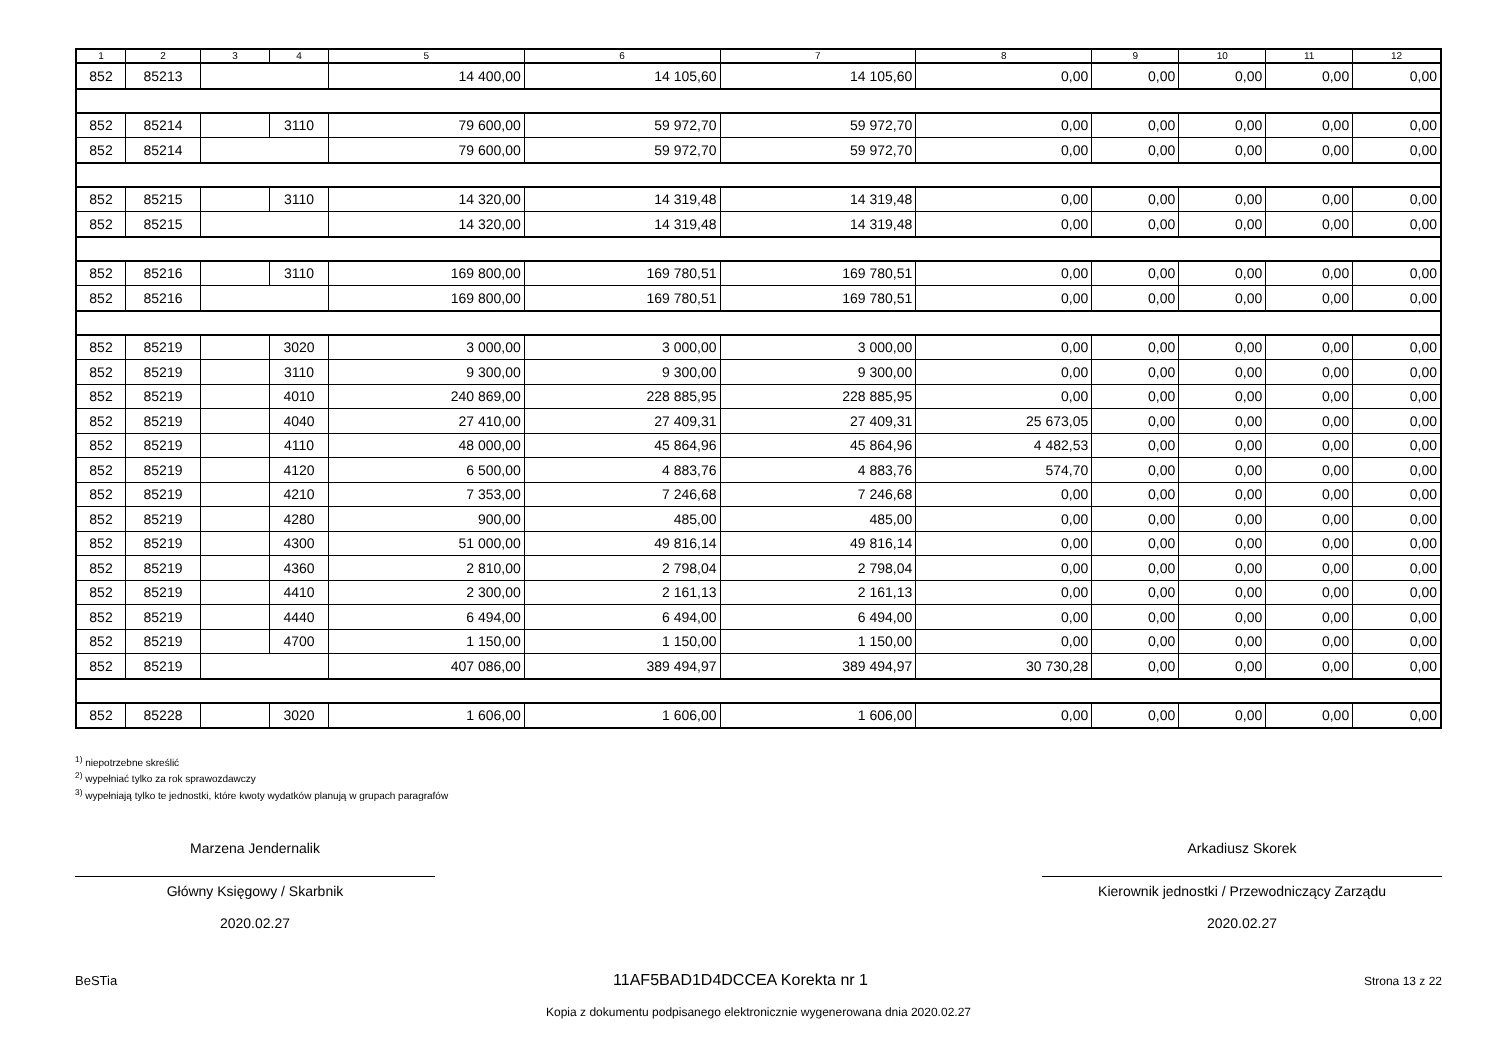| 1 | 2 | 3 | 4 | 5 | 6 | 7 | 8 | 9 | 10 | 11 | 12 |
| --- | --- | --- | --- | --- | --- | --- | --- | --- | --- | --- | --- |
| 852 | 85213 | | | 14 400,00 | 14 105,60 | 14 105,60 | 0,00 | 0,00 | 0,00 | 0,00 | 0,00 |
| 852 | 85214 | | 3110 | 79 600,00 | 59 972,70 | 59 972,70 | 0,00 | 0,00 | 0,00 | 0,00 | 0,00 |
| 852 | 85214 | | | 79 600,00 | 59 972,70 | 59 972,70 | 0,00 | 0,00 | 0,00 | 0,00 | 0,00 |
| 852 | 85215 | | 3110 | 14 320,00 | 14 319,48 | 14 319,48 | 0,00 | 0,00 | 0,00 | 0,00 | 0,00 |
| 852 | 85215 | | | 14 320,00 | 14 319,48 | 14 319,48 | 0,00 | 0,00 | 0,00 | 0,00 | 0,00 |
| 852 | 85216 | | 3110 | 169 800,00 | 169 780,51 | 169 780,51 | 0,00 | 0,00 | 0,00 | 0,00 | 0,00 |
| 852 | 85216 | | | 169 800,00 | 169 780,51 | 169 780,51 | 0,00 | 0,00 | 0,00 | 0,00 | 0,00 |
| 852 | 85219 | | 3020 | 3 000,00 | 3 000,00 | 3 000,00 | 0,00 | 0,00 | 0,00 | 0,00 | 0,00 |
| 852 | 85219 | | 3110 | 9 300,00 | 9 300,00 | 9 300,00 | 0,00 | 0,00 | 0,00 | 0,00 | 0,00 |
| 852 | 85219 | | 4010 | 240 869,00 | 228 885,95 | 228 885,95 | 0,00 | 0,00 | 0,00 | 0,00 | 0,00 |
| 852 | 85219 | | 4040 | 27 410,00 | 27 409,31 | 27 409,31 | 25 673,05 | 0,00 | 0,00 | 0,00 | 0,00 |
| 852 | 85219 | | 4110 | 48 000,00 | 45 864,96 | 45 864,96 | 4 482,53 | 0,00 | 0,00 | 0,00 | 0,00 |
| 852 | 85219 | | 4120 | 6 500,00 | 4 883,76 | 4 883,76 | 574,70 | 0,00 | 0,00 | 0,00 | 0,00 |
| 852 | 85219 | | 4210 | 7 353,00 | 7 246,68 | 7 246,68 | 0,00 | 0,00 | 0,00 | 0,00 | 0,00 |
| 852 | 85219 | | 4280 | 900,00 | 485,00 | 485,00 | 0,00 | 0,00 | 0,00 | 0,00 | 0,00 |
| 852 | 85219 | | 4300 | 51 000,00 | 49 816,14 | 49 816,14 | 0,00 | 0,00 | 0,00 | 0,00 | 0,00 |
| 852 | 85219 | | 4360 | 2 810,00 | 2 798,04 | 2 798,04 | 0,00 | 0,00 | 0,00 | 0,00 | 0,00 |
| 852 | 85219 | | 4410 | 2 300,00 | 2 161,13 | 2 161,13 | 0,00 | 0,00 | 0,00 | 0,00 | 0,00 |
| 852 | 85219 | | 4440 | 6 494,00 | 6 494,00 | 6 494,00 | 0,00 | 0,00 | 0,00 | 0,00 | 0,00 |
| 852 | 85219 | | 4700 | 1 150,00 | 1 150,00 | 1 150,00 | 0,00 | 0,00 | 0,00 | 0,00 | 0,00 |
| 852 | 85219 | | | 407 086,00 | 389 494,97 | 389 494,97 | 30 730,28 | 0,00 | 0,00 | 0,00 | 0,00 |
| 852 | 85228 | | 3020 | 1 606,00 | 1 606,00 | 1 606,00 | 0,00 | 0,00 | 0,00 | 0,00 | 0,00 |
<sup>1)</sup> niepotrzebne skreślić
<sup>2)</sup> wypełniać tylko za rok sprawozdawczy
<sup>3)</sup> wypełniają tylko te jednostki, które kwoty wydatków planują w grupach paragrafów
Marzena Jendernalik
Główny Księgowy / Skarbnik
2020.02.27
Arkadiusz Skorek
Kierownik jednostki / Przewodniczący Zarządu
2020.02.27
BeSTia 11AF5BAD1D4DCCEA Korekta nr 1 Strona 13 z 22
Kopia z dokumentu podpisanego elektronicznie wygenerowana dnia 2020.02.27